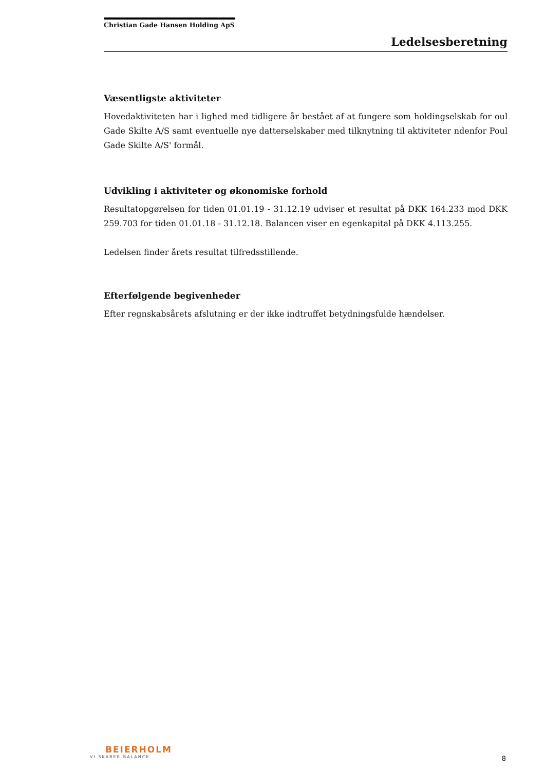Christian Gade Hansen Holding ApS
Ledelsesberetning
Væsentligste aktiviteter
Hovedaktiviteten har i lighed med tidligere år bestået af at fungere som holdingselskab for oul Gade Skilte A/S samt eventuelle nye datterselskaber med tilknytning til aktiviteter ndenfor Poul Gade Skilte A/S' formål.
Udvikling i aktiviteter og økonomiske forhold
Resultatopgørelsen for tiden 01.01.19 - 31.12.19 udviser et resultat på DKK 164.233 mod DKK 259.703 for tiden 01.01.18 - 31.12.18. Balancen viser en egenkapital på DKK 4.113.255.
Ledelsen finder årets resultat tilfredsstillende.
Efterfølgende begivenheder
Efter regnskabsårets afslutning er der ikke indtruffet betydningsfulde hændelser.
BEIERHOLM
VI SKABER BALANCE
8